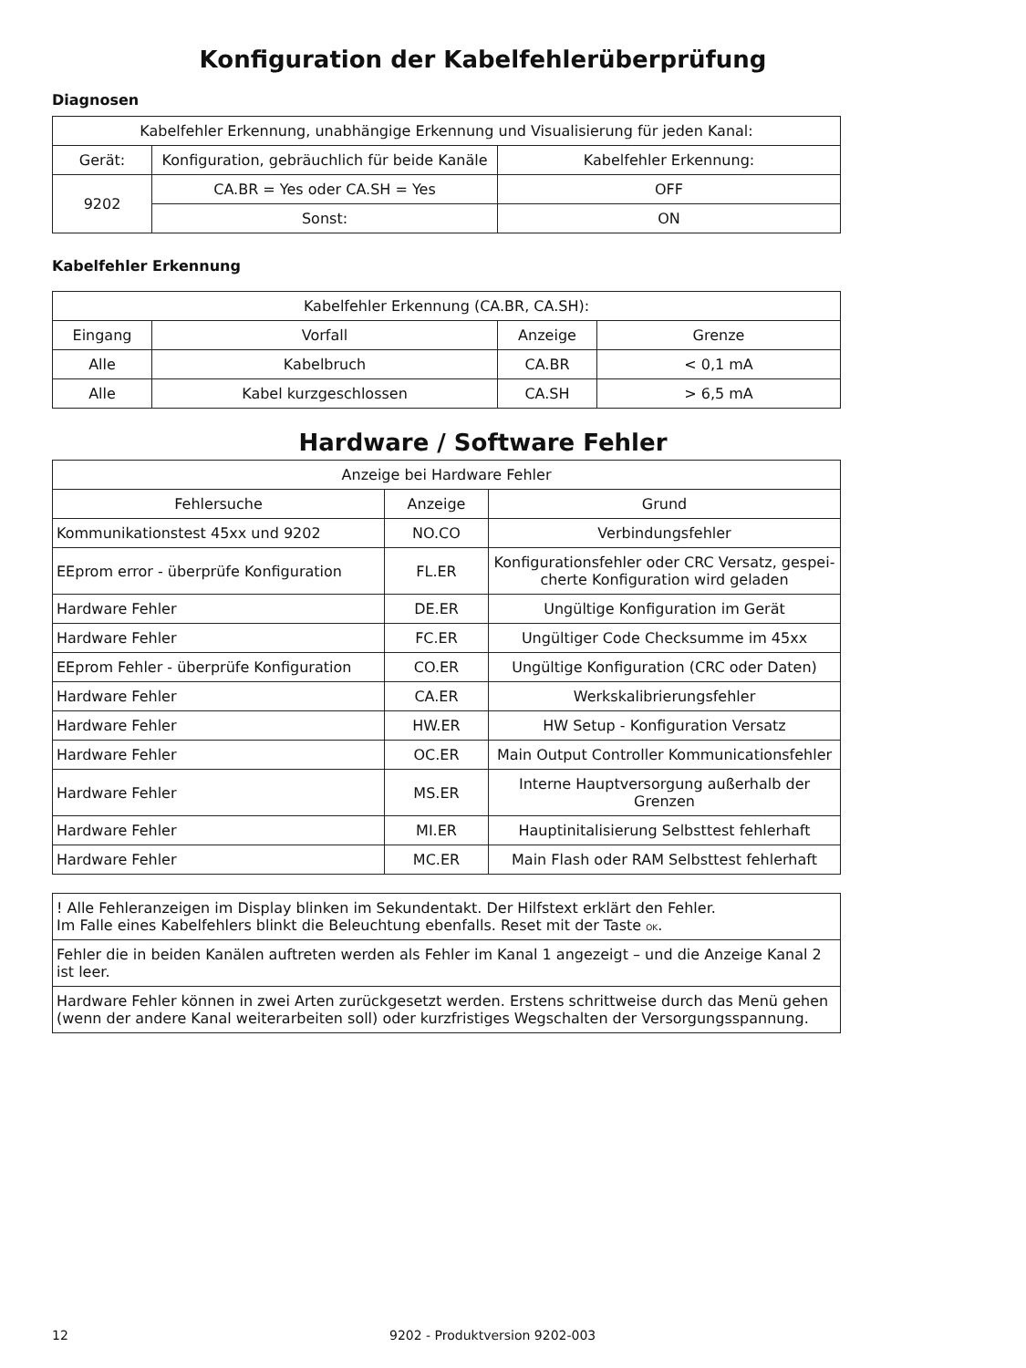Konfiguration der Kabelfehlerüberprüfung
Diagnosen
| Kabelfehler Erkennung, unabhängige Erkennung und Visualisierung für jeden Kanal: | | |
| Gerät: | Konfiguration, gebräuchlich für beide Kanäle | Kabelfehler Erkennung: |
| 9202 | CA.BR = Yes oder CA.SH = Yes | OFF |
| | Sonst: | ON |
Kabelfehler Erkennung
| Kabelfehler Erkennung (CA.BR, CA.SH): | | | |
| Eingang | Vorfall | Anzeige | Grenze |
| Alle | Kabelbruch | CA.BR | < 0,1 mA |
| Alle | Kabel kurzgeschlossen | CA.SH | > 6,5 mA |
Hardware / Software Fehler
| Anzeige bei Hardware Fehler | | |
| Fehlersuche | Anzeige | Grund |
| Kommunikationstest 45xx und 9202 | NO.CO | Verbindungsfehler |
| EEprom error - überprüfe Konfiguration | FL.ER | Konfigurationsfehler oder CRC Versatz, gespei- cherte Konfiguration wird geladen |
| Hardware Fehler | DE.ER | Ungültige Konfiguration im Gerät |
| Hardware Fehler | FC.ER | Ungültiger Code Checksumme im 45xx |
| EEprom Fehler - überprüfe Konfiguration | CO.ER | Ungültige Konfiguration (CRC oder Daten) |
| Hardware Fehler | CA.ER | Werkskalibrierungsfehler |
| Hardware Fehler | HW.ER | HW Setup - Konfiguration Versatz |
| Hardware Fehler | OC.ER | Main Output Controller Kommunicationsfehler |
| Hardware Fehler | MS.ER | Interne Hauptversorgung außerhalb der Grenzen |
| Hardware Fehler | MI.ER | Hauptinitalisierung Selbsttest fehlerhaft |
| Hardware Fehler | MC.ER | Main Flash oder RAM Selbsttest fehlerhaft |
| ! Alle Fehleranzeigen im Display blinken im Sekundentakt. Der Hilfstext erklärt den Fehler. Im Falle eines Kabelfehlers blinkt die Beleuchtung ebenfalls. Reset mit der Taste OK . |
| Fehler die in beiden Kanälen auftreten werden als Fehler im Kanal 1 angezeigt – und die Anzeige Kanal 2 ist leer. |
| Hardware Fehler können in zwei Arten zurückgesetzt werden. Erstens schrittweise durch das Menü gehen (wenn der andere Kanal weiterarbeiten soll) oder kurzfristiges Wegschalten der Versorgungsspannung. |
12 9202 - Produktversion 9202-003